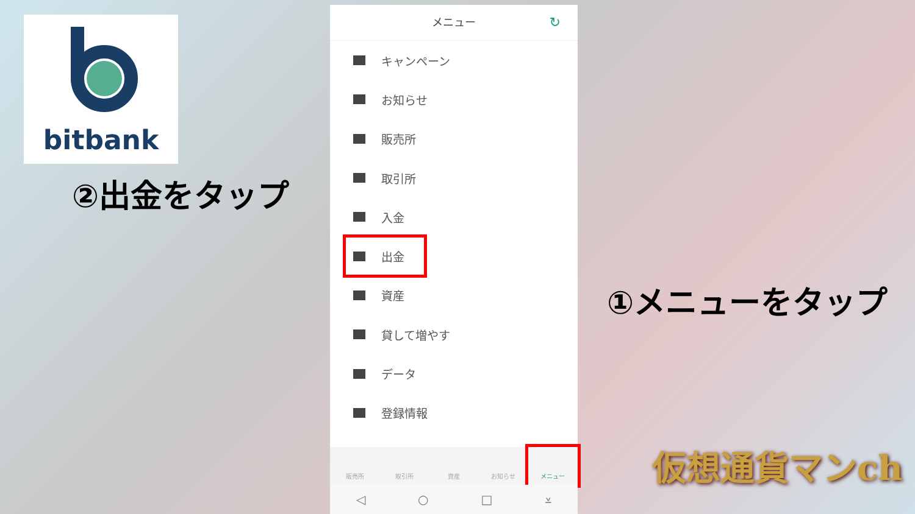bitbank
②出金をタップ
メニュー ↻
キャンペーン
お知らせ
販売所
取引所
入金
出金
資産
貸して増やす
データ
登録情報
販売所 取引所 資産 お知らせ メニュー
◁ ○ □ ⩡
①メニューをタップ
仮想通貨マンch